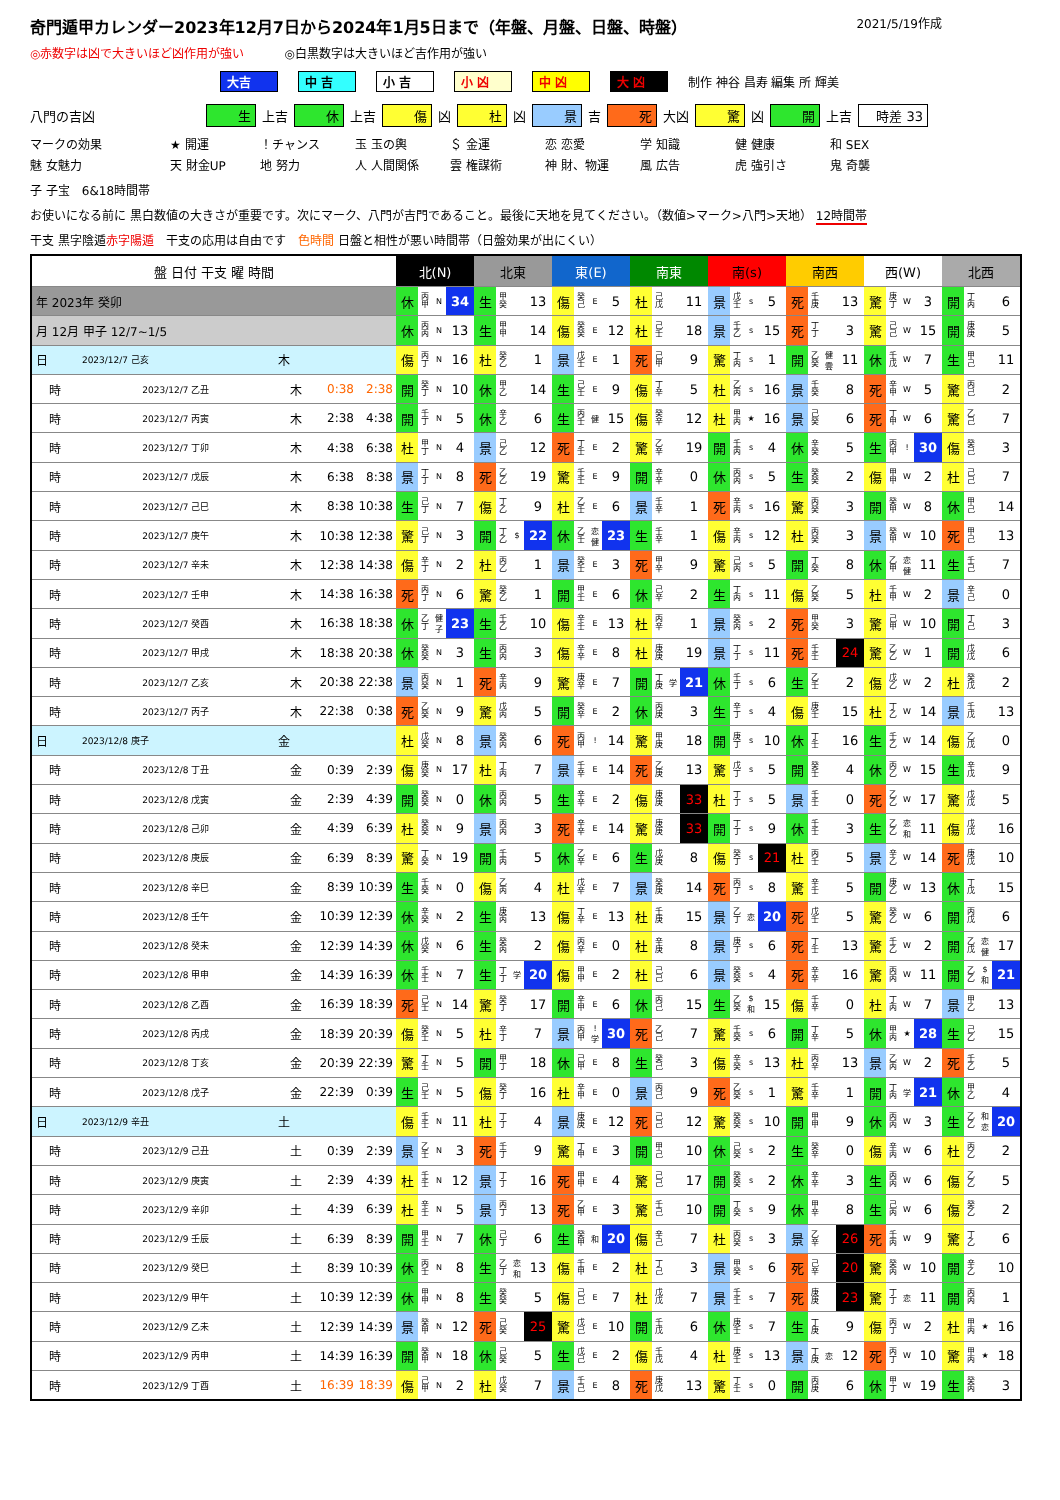奇門遁甲カレンダー2023年12月7日から2024年1月5日まで（年盤、月盤、日盤、時盤） 2021/5/19作成
◎赤数字は凶で大きいほど凶作用が強い ◎白黒数字は大きいほど吉作用が強い
大吉 中 吉 小 吉 小 凶 中 凶 大 凶 制作 神谷 昌寿 編集 所 輝美
八門の吉凶 生 上吉 休 上吉 傷 凶 杜 凶 景 吉 死 大凶 驚 凶 開 上吉 時差 33
マークの効果 ★ 開運 ！チャンス 玉 玉の輿 ＄ 金運 恋 恋愛 学 知識 健 健康 和 SEX 魅 女魅力 天 財金UP 地 努力 人 人間関係 雲 権謀術 神 財、物運 風 広告 虎 強引さ 鬼 奇襲
子 子宝　6&18時間帯
お使いになる前に 黒白数値の大きさが重要です。次にマーク、八門が吉門であること。最後に天地を見てください。（数値>マーク>八門>天地） 12時間帯
干支 黒字陰遁赤字陽遁　干支の応用は自由です　色時間 日盤と相性が悪い時間帯（日盤効果が出にくい）
| 盤 日付 干支 曜 時間 | | | | | 北(N) | | | | 北東 | | | | 東(E) | | | | 南東 | | | | 南(s) | | | | 南西 | | | | 西(W) | | | | 北西 | | | |
| --- | --- | --- | --- | --- | --- | --- | --- | --- | --- | --- | --- | --- | --- | --- | --- | --- | --- | --- | --- | --- | --- | --- | --- | --- | --- | --- | --- | --- | --- | --- | --- | --- | --- | --- | --- | --- |
| 年 2023年 癸卯 | | | | | 休 | 丙 甲 | N | 34 | 生 | 甲 癸 | | 13 | 傷 | 癸 己 | E | 5 | 杜 | 己 戊 | | 11 | 景 | 戊 壬 | s | 5 | 死 | 壬 庚 | | 13 | 驚 | 庚 丁 | W | 3 | 開 | 丁 丙 | | 6 |
| 月 12月 甲子 12/7~1/5 | | | | | 休 | 丙 丙 | N | 13 | 生 | 甲 甲 | | 14 | 傷 | 癸 癸 | E | 12 | 杜 | 己 壬 | | 18 | 景 | 壬 乙 | s | 15 | 死 | 丁 丁 | | 3 | 驚 | 己 己 | W | 15 | 開 | 庚 庚 | | 5 |
| 日 | 2023/12/7 己亥 | 木 | | | 傷 | 丙 丁 | N | 16 | 杜 | 癸 乙 | | 1 | 景 | 戊 壬 | E | 1 | 死 | 己 甲 | | 9 | 驚 | 丁 丙 | s | 1 | 開 | 乙 癸 | 健 雲 | 11 | 休 | 壬 戊 | W | 7 | 生 | 甲 己 | | 11 |
| 時 | 2023/12/7 乙丑 | 木 | 0:38 | 2:38 | 開 | 癸 丁 | N | 10 | 休 | 甲 乙 | | 14 | 生 | 己 壬 | E | 9 | 傷 | 丁 辛 | | 5 | 杜 | 乙 丙 | s | 16 | 景 | 壬 癸 | | 8 | 死 | 辛 甲 | W | 5 | 驚 | 丙 己 | | 2 |
| 時 | 2023/12/7 丙寅 | 木 | 2:38 | 4:38 | 開 | 壬 丁 | N | 5 | 休 | 辛 乙 | | 6 | 生 | 丙 壬 | 健 | 15 | 傷 | 癸 辛 | | 12 | 杜 | 甲 丙 | ★ | 16 | 景 | 己 癸 | | 6 | 死 | 丁 甲 | W | 6 | 驚 | 乙 己 | | 7 |
| 時 | 2023/12/7 丁卯 | 木 | 4:38 | 6:38 | 杜 | 甲 丁 | N | 4 | 景 | 己 乙 | | 12 | 死 | 丁 壬 | E | 2 | 驚 | 乙 辛 | | 19 | 開 | 壬 丙 | s | 4 | 休 | 辛 癸 | | 5 | 生 | 丙 甲 | ! | 30 | 傷 | 癸 己 | | 3 |
| 時 | 2023/12/7 戊辰 | 木 | 6:38 | 8:38 | 景 | 丁 丁 | N | 8 | 死 | 乙 乙 | | 19 | 驚 | 壬 壬 | E | 9 | 開 | 辛 辛 | | 0 | 休 | 丙 丙 | s | 5 | 生 | 癸 癸 | | 2 | 傷 | 甲 甲 | W | 2 | 杜 | 己 己 | | 7 |
| 時 | 2023/12/7 己巳 | 木 | 8:38 | 10:38 | 生 | 己 丁 | N | 7 | 傷 | 丁 乙 | | 9 | 杜 | 乙 壬 | E | 6 | 景 | 壬 辛 | | 1 | 死 | 辛 丙 | s | 16 | 驚 | 丙 癸 | | 3 | 開 | 癸 甲 | W | 8 | 休 | 甲 己 | | 14 |
| 時 | 2023/12/7 庚午 | 木 | 10:38 | 12:38 | 驚 | 己 丁 | N | 3 | 開 | 丁 乙 | $ | 22 | 休 | 乙 壬 | 恋 健 | 23 | 生 | 壬 辛 | | 1 | 傷 | 辛 丙 | s | 12 | 杜 | 丙 癸 | | 3 | 景 | 癸 甲 | W | 10 | 死 | 甲 己 | | 13 |
| 時 | 2023/12/7 辛未 | 木 | 12:38 | 14:38 | 傷 | 辛 丁 | N | 2 | 杜 | 丙 乙 | | 1 | 景 | 癸 壬 | E | 3 | 死 | 甲 辛 | | 9 | 驚 | 己 丙 | s | 5 | 開 | 丁 癸 | | 8 | 休 | 乙 甲 | 恋 健 | 11 | 生 | 壬 己 | | 7 |
| 時 | 2023/12/7 壬申 | 木 | 14:38 | 16:38 | 死 | 丙 丁 | N | 6 | 驚 | 癸 乙 | | 1 | 開 | 甲 壬 | E | 6 | 休 | 己 辛 | | 2 | 生 | 丁 丙 | s | 11 | 傷 | 乙 癸 | | 5 | 杜 | 壬 甲 | W | 2 | 景 | 辛 己 | | 0 |
| 時 | 2023/12/7 癸酉 | 木 | 16:38 | 18:38 | 休 | 乙 丁 | 健 子 | 23 | 生 | 壬 乙 | | 10 | 傷 | 辛 壬 | E | 13 | 杜 | 丙 辛 | | 1 | 景 | 癸 丙 | s | 2 | 死 | 甲 癸 | | 3 | 驚 | 己 甲 | W | 10 | 開 | 丁 己 | | 3 |
| 時 | 2023/12/7 甲戌 | 木 | 18:38 | 20:38 | 休 | 癸 癸 | N | 3 | 生 | 丙 丙 | | 3 | 傷 | 辛 辛 | E | 8 | 杜 | 庚 庚 | | 19 | 景 | 丁 丁 | s | 11 | 死 | 壬 壬 | | 24 | 驚 | 乙 乙 | W | 1 | 開 | 戊 戊 | | 6 |
| 時 | 2023/12/7 乙亥 | 木 | 20:38 | 22:38 | 景 | 丙 癸 | N | 1 | 死 | 辛 丙 | | 9 | 驚 | 庚 辛 | E | 7 | 開 | 丁 庚 | 学 | 21 | 休 | 壬 丁 | s | 6 | 生 | 乙 壬 | | 2 | 傷 | 戊 乙 | W | 2 | 杜 | 癸 戊 | | 2 |
| 時 | 2023/12/7 丙子 | 木 | 22:38 | 0:38 | 死 | 乙 癸 | N | 9 | 驚 | 戊 丙 | | 5 | 開 | 癸 辛 | E | 2 | 休 | 丙 庚 | | 3 | 生 | 辛 丁 | s | 4 | 傷 | 庚 壬 | | 15 | 杜 | 丁 乙 | W | 14 | 景 | 壬 戊 | | 13 |
| 日 | 2023/12/8 庚子 | 金 | | | 杜 | 戊 癸 | N | 8 | 景 | 癸 丙 | | 6 | 死 | 丙 甲 | ! | 14 | 驚 | 甲 庚 | | 18 | 開 | 庚 丁 | s | 10 | 休 | 丁 壬 | | 16 | 生 | 壬 乙 | W | 14 | 傷 | 乙 戊 | | 0 |
| 時 | 2023/12/8 丁丑 | 金 | 0:39 | 2:39 | 傷 | 庚 癸 | N | 17 | 杜 | 丁 丙 | | 7 | 景 | 壬 辛 | E | 14 | 死 | 乙 庚 | | 13 | 驚 | 戊 丁 | s | 5 | 開 | 癸 壬 | | 4 | 休 | 丙 乙 | W | 15 | 生 | 辛 戊 | | 9 |
| 時 | 2023/12/8 戊寅 | 金 | 2:39 | 4:39 | 開 | 癸 癸 | N | 0 | 休 | 丙 丙 | | 5 | 生 | 辛 辛 | E | 2 | 傷 | 庚 庚 | | 33 | 杜 | 丁 丁 | s | 5 | 景 | 壬 壬 | | 0 | 死 | 乙 乙 | W | 17 | 驚 | 戊 戊 | | 5 |
| 時 | 2023/12/8 己卯 | 金 | 4:39 | 6:39 | 杜 | 癸 癸 | N | 9 | 景 | 丙 丙 | | 3 | 死 | 辛 辛 | E | 14 | 驚 | 庚 庚 | | 33 | 開 | 丁 丁 | s | 9 | 休 | 壬 壬 | | 3 | 生 | 乙 乙 | 恋 和 | 11 | 傷 | 戊 戊 | | 16 |
| 時 | 2023/12/8 庚辰 | 金 | 6:39 | 8:39 | 驚 | 丁 癸 | N | 19 | 開 | 壬 丙 | | 5 | 休 | 乙 辛 | E | 6 | 生 | 戊 庚 | | 8 | 傷 | 癸 丁 | s | 21 | 杜 | 丙 壬 | | 5 | 景 | 辛 乙 | W | 14 | 死 | 庚 戊 | | 10 |
| 時 | 2023/12/8 辛巳 | 金 | 8:39 | 10:39 | 生 | 壬 癸 | N | 0 | 傷 | 乙 丙 | | 4 | 杜 | 戊 辛 | E | 7 | 景 | 癸 庚 | | 14 | 死 | 丙 丁 | s | 8 | 驚 | 辛 壬 | | 5 | 開 | 庚 乙 | W | 13 | 休 | 丁 戊 | | 15 |
| 時 | 2023/12/8 壬午 | 金 | 10:39 | 12:39 | 休 | 辛 癸 | N | 2 | 生 | 庚 丙 | | 13 | 傷 | 丁 辛 | E | 13 | 杜 | 壬 庚 | | 15 | 景 | 乙 丁 | 恋 | 20 | 死 | 戊 壬 | | 5 | 驚 | 癸 乙 | W | 6 | 開 | 丙 戊 | | 6 |
| 時 | 2023/12/8 癸未 | 金 | 12:39 | 14:39 | 休 | 戊 癸 | N | 6 | 生 | 癸 丙 | | 2 | 傷 | 丙 辛 | E | 0 | 杜 | 辛 庚 | | 8 | 景 | 庚 丁 | s | 6 | 死 | 丁 壬 | | 13 | 驚 | 壬 乙 | W | 2 | 開 | 乙 戊 | 恋 健 | 17 |
| 時 | 2023/12/8 甲申 | 金 | 14:39 | 16:39 | 休 | 壬 壬 | N | 7 | 生 | 丁 丁 | 学 | 20 | 傷 | 甲 甲 | E | 2 | 杜 | 己 己 | | 6 | 景 | 癸 癸 | s | 4 | 死 | 辛 辛 | | 16 | 驚 | 丙 丙 | W | 11 | 開 | 乙 乙 | $ 和 | 21 |
| 時 | 2023/12/8 乙酉 | 金 | 16:39 | 18:39 | 死 | 己 壬 | N | 14 | 驚 | 癸 丁 | | 17 | 開 | 辛 甲 | E | 6 | 休 | 丙 己 | | 15 | 生 | 乙 癸 | $ 和 | 15 | 傷 | 壬 辛 | | 0 | 杜 | 丁 丙 | W | 7 | 景 | 甲 乙 | | 13 |
| 時 | 2023/12/8 丙戌 | 金 | 18:39 | 20:39 | 傷 | 癸 壬 | N | 5 | 杜 | 辛 丁 | | 7 | 景 | 丙 甲 | ! 学 | 30 | 死 | 乙 己 | | 7 | 驚 | 壬 癸 | s | 6 | 開 | 丁 辛 | | 5 | 休 | 甲 丙 | ★ | 28 | 生 | 己 乙 | | 15 |
| 時 | 2023/12/8 丁亥 | 金 | 20:39 | 22:39 | 驚 | 丁 壬 | N | 5 | 開 | 甲 丁 | | 18 | 休 | 己 甲 | E | 8 | 生 | 癸 己 | | 3 | 傷 | 辛 癸 | s | 13 | 杜 | 丙 辛 | | 13 | 景 | 乙 丙 | W | 2 | 死 | 壬 乙 | | 5 |
| 時 | 2023/12/8 戊子 | 金 | 22:39 | 0:39 | 生 | 己 壬 | N | 5 | 傷 | 癸 丁 | | 16 | 杜 | 辛 甲 | E | 0 | 景 | 丙 己 | | 9 | 死 | 乙 癸 | s | 1 | 驚 | 壬 辛 | | 1 | 開 | 丁 丙 | 学 | 21 | 休 | 甲 乙 | | 4 |
| 日 | 2023/12/9 辛丑 | 土 | | | 傷 | 壬 壬 | N | 11 | 杜 | 丁 丁 | | 4 | 景 | 庚 庚 | E | 12 | 死 | 己 己 | | 12 | 驚 | 癸 癸 | s | 10 | 開 | 甲 甲 | | 9 | 休 | 丙 丙 | W | 3 | 生 | 乙 乙 | 和 恋 | 20 |
| 時 | 2023/12/9 己丑 | 土 | 0:39 | 2:39 | 景 | 乙 壬 | N | 3 | 死 | 壬 丁 | | 9 | 驚 | 丁 甲 | E | 3 | 開 | 甲 己 | | 10 | 休 | 己 癸 | s | 2 | 生 | 癸 辛 | | 0 | 傷 | 辛 丙 | W | 6 | 杜 | 丙 乙 | | 2 |
| 時 | 2023/12/9 庚寅 | 土 | 2:39 | 4:39 | 杜 | 壬 壬 | N | 12 | 景 | 丁 丁 | | 16 | 死 | 甲 甲 | E | 4 | 驚 | 己 己 | | 17 | 開 | 癸 癸 | s | 2 | 休 | 辛 辛 | | 3 | 生 | 丙 丙 | W | 6 | 傷 | 乙 乙 | | 5 |
| 時 | 2023/12/9 辛卯 | 土 | 4:39 | 6:39 | 杜 | 辛 壬 | N | 5 | 景 | 丙 丁 | | 13 | 死 | 乙 甲 | E | 3 | 驚 | 壬 己 | | 10 | 開 | 丁 癸 | s | 9 | 休 | 甲 辛 | | 8 | 生 | 己 丙 | W | 6 | 傷 | 癸 乙 | | 2 |
| 時 | 2023/12/9 壬辰 | 土 | 6:39 | 8:39 | 開 | 甲 壬 | N | 7 | 休 | 己 丁 | | 6 | 生 | 癸 甲 | 和 | 20 | 傷 | 辛 己 | | 7 | 杜 | 丙 癸 | s | 3 | 景 | 乙 辛 | | 26 | 死 | 壬 丙 | W | 9 | 驚 | 丁 乙 | | 6 |
| 時 | 2023/12/9 癸巳 | 土 | 8:39 | 10:39 | 休 | 丙 壬 | N | 8 | 生 | 乙 丁 | 恋 和 | 13 | 傷 | 壬 甲 | E | 2 | 杜 | 丁 己 | | 3 | 景 | 甲 癸 | s | 6 | 死 | 己 辛 | | 20 | 驚 | 癸 丙 | W | 10 | 開 | 辛 乙 | | 10 |
| 時 | 2023/12/9 甲午 | 土 | 10:39 | 12:39 | 休 | 甲 甲 | N | 8 | 生 | 癸 癸 | | 5 | 傷 | 己 己 | E | 7 | 杜 | 戊 戊 | | 7 | 景 | 壬 壬 | s | 7 | 死 | 庚 庚 | | 23 | 驚 | 丁 丁 | 恋 | 11 | 開 | 丙 丙 | | 1 |
| 時 | 2023/12/9 乙未 | 土 | 12:39 | 14:39 | 景 | 癸 甲 | N | 12 | 死 | 己 癸 | | 25 | 驚 | 戊 己 | E | 10 | 開 | 壬 戊 | | 6 | 休 | 庚 壬 | s | 7 | 生 | 丁 庚 | | 9 | 傷 | 丙 丁 | W | 2 | 杜 | 甲 丙 | ★ | 16 |
| 時 | 2023/12/9 丙申 | 土 | 14:39 | 16:39 | 開 | 癸 甲 | N | 18 | 休 | 己 癸 | | 5 | 生 | 戊 己 | E | 2 | 傷 | 壬 戊 | | 4 | 杜 | 庚 壬 | s | 13 | 景 | 丁 庚 | 恋 | 12 | 死 | 丙 丁 | W | 10 | 驚 | 甲 丙 | ★ | 18 |
| 時 | 2023/12/9 丁酉 | 土 | 16:39 | 18:39 | 傷 | 己 甲 | N | 2 | 杜 | 戊 癸 | | 7 | 景 | 壬 己 | E | 8 | 死 | 庚 戊 | | 13 | 驚 | 丁 壬 | s | 0 | 開 | 丙 庚 | | 6 | 休 | 甲 丁 | W | 19 | 生 | 癸 丙 | | 3 |